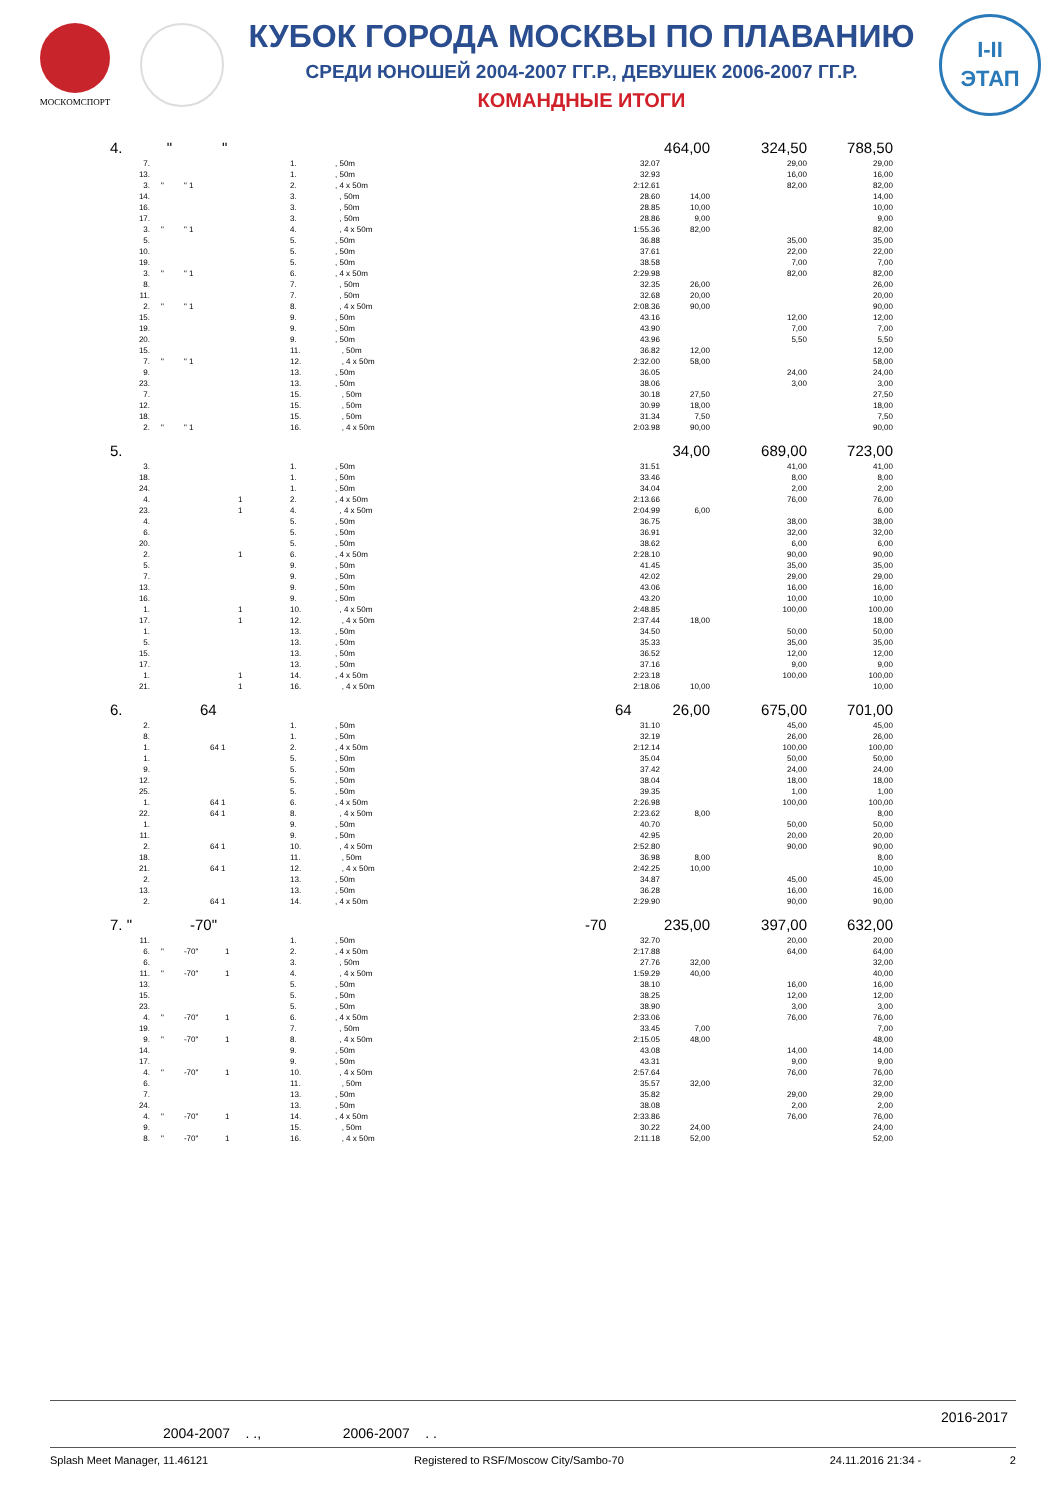МОСКОМСПОРТ
КУБОК ГОРОДА МОСКВЫ ПО ПЛАВАНИЮ
СРЕДИ ЮНОШЕЙ 2004-2007 ГГ.Р., ДЕВУШЕК 2006-2007 ГГ.Р.
КОМАНДНЫЕ ИТОГИ
I-II
ЭТАП
| 4. | " " | | | | 464,00 | 324,50 | 788,50 |
| 7. | | 1. | , 50m | 32.07 | | 29,00 | 29,00 |
| 13. | | 1. | , 50m | 32.93 | | 16,00 | 16,00 |
| 3. | " " 1 | 2. | , 4 x 50m | 2:12.61 | | 82,00 | 82,00 |
| 14. | | 3. | , 50m | 28.60 | 14,00 | | 14,00 |
| 16. | | 3. | , 50m | 28.85 | 10,00 | | 10,00 |
| 17. | | 3. | , 50m | 28.86 | 9,00 | | 9,00 |
| 3. | " " 1 | 4. | , 4 x 50m | 1:55.36 | 82,00 | | 82,00 |
| 5. | | 5. | , 50m | 36.88 | | 35,00 | 35,00 |
| 10. | | 5. | , 50m | 37.61 | | 22,00 | 22,00 |
| 19. | | 5. | , 50m | 38.58 | | 7,00 | 7,00 |
| 3. | " " 1 | 6. | , 4 x 50m | 2:29.98 | | 82,00 | 82,00 |
| 8. | | 7. | , 50m | 32.35 | 26,00 | | 26,00 |
| 11. | | 7. | , 50m | 32.68 | 20,00 | | 20,00 |
| 2. | " " 1 | 8. | , 4 x 50m | 2:08.36 | 90,00 | | 90,00 |
| 15. | | 9. | , 50m | 43.16 | | 12,00 | 12,00 |
| 19. | | 9. | , 50m | 43.90 | | 7,00 | 7,00 |
| 20. | | 9. | , 50m | 43.96 | | 5,50 | 5,50 |
| 15. | | 11. | , 50m | 36.82 | 12,00 | | 12,00 |
| 7. | " " 1 | 12. | , 4 x 50m | 2:32.00 | 58,00 | | 58,00 |
| 9. | | 13. | , 50m | 36.05 | | 24,00 | 24,00 |
| 23. | | 13. | , 50m | 38.06 | | 3,00 | 3,00 |
| 7. | | 15. | , 50m | 30.18 | 27,50 | | 27,50 |
| 12. | | 15. | , 50m | 30.99 | 18,00 | | 18,00 |
| 18. | | 15. | , 50m | 31.34 | 7,50 | | 7,50 |
| 2. | " " 1 | 16. | , 4 x 50m | 2:03.98 | 90,00 | | 90,00 |
| 5. | | | | | 34,00 | 689,00 | 723,00 |
| 3. | | 1. | , 50m | 31.51 | | 41,00 | 41,00 |
| 18. | | 1. | , 50m | 33.46 | | 8,00 | 8,00 |
| 24. | | 1. | , 50m | 34.04 | | 2,00 | 2,00 |
| 4. | 1 | 2. | , 4 x 50m | 2:13.66 | | 76,00 | 76,00 |
| 23. | 1 | 4. | , 4 x 50m | 2:04.99 | 6,00 | | 6,00 |
| 4. | | 5. | , 50m | 36.75 | | 38,00 | 38,00 |
| 6. | | 5. | , 50m | 36.91 | | 32,00 | 32,00 |
| 20. | | 5. | , 50m | 38.62 | | 6,00 | 6,00 |
| 2. | 1 | 6. | , 4 x 50m | 2:28.10 | | 90,00 | 90,00 |
| 5. | | 9. | , 50m | 41.45 | | 35,00 | 35,00 |
| 7. | | 9. | , 50m | 42.02 | | 29,00 | 29,00 |
| 13. | | 9. | , 50m | 43.06 | | 16,00 | 16,00 |
| 16. | | 9. | , 50m | 43.20 | | 10,00 | 10,00 |
| 1. | 1 | 10. | , 4 x 50m | 2:48.85 | | 100,00 | 100,00 |
| 17. | 1 | 12. | , 4 x 50m | 2:37.44 | 18,00 | | 18,00 |
| 1. | | 13. | , 50m | 34.50 | | 50,00 | 50,00 |
| 5. | | 13. | , 50m | 35.33 | | 35,00 | 35,00 |
| 15. | | 13. | , 50m | 36.52 | | 12,00 | 12,00 |
| 17. | | 13. | , 50m | 37.16 | | 9,00 | 9,00 |
| 1. | 1 | 14. | , 4 x 50m | 2:23.18 | | 100,00 | 100,00 |
| 21. | 1 | 16. | , 4 x 50m | 2:18.06 | 10,00 | | 10,00 |
| 6. | 64 | | | 64 | 26,00 | 675,00 | 701,00 |
| 2. | | 1. | , 50m | 31.10 | | 45,00 | 45,00 |
| 8. | | 1. | , 50m | 32.19 | | 26,00 | 26,00 |
| 1. | 64 1 | 2. | , 4 x 50m | 2:12.14 | | 100,00 | 100,00 |
| 1. | | 5. | , 50m | 35.04 | | 50,00 | 50,00 |
| 9. | | 5. | , 50m | 37.42 | | 24,00 | 24,00 |
| 12. | | 5. | , 50m | 38.04 | | 18,00 | 18,00 |
| 25. | | 5. | , 50m | 39.35 | | 1,00 | 1,00 |
| 1. | 64 1 | 6. | , 4 x 50m | 2:26.98 | | 100,00 | 100,00 |
| 22. | 64 1 | 8. | , 4 x 50m | 2:23.62 | 8,00 | | 8,00 |
| 1. | | 9. | , 50m | 40.70 | | 50,00 | 50,00 |
| 11. | | 9. | , 50m | 42.95 | | 20,00 | 20,00 |
| 2. | 64 1 | 10. | , 4 x 50m | 2:52.80 | | 90,00 | 90,00 |
| 18. | | 11. | , 50m | 36.98 | 8,00 | | 8,00 |
| 21. | 64 1 | 12. | , 4 x 50m | 2:42.25 | 10,00 | | 10,00 |
| 2. | | 13. | , 50m | 34.87 | | 45,00 | 45,00 |
| 13. | | 13. | , 50m | 36.28 | | 16,00 | 16,00 |
| 2. | 64 1 | 14. | , 4 x 50m | 2:29.90 | | 90,00 | 90,00 |
| 7. " | -70" | | | -70 | 235,00 | 397,00 | 632,00 |
| 11. | | 1. | , 50m | 32.70 | | 20,00 | 20,00 |
| 6. | " -70" 1 | 2. | , 4 x 50m | 2:17.88 | | 64,00 | 64,00 |
| 6. | | 3. | , 50m | 27.76 | 32,00 | | 32,00 |
| 11. | " -70" 1 | 4. | , 4 x 50m | 1:59.29 | 40,00 | | 40,00 |
| 13. | | 5. | , 50m | 38.10 | | 16,00 | 16,00 |
| 15. | | 5. | , 50m | 38.25 | | 12,00 | 12,00 |
| 23. | | 5. | , 50m | 38.90 | | 3,00 | 3,00 |
| 4. | " -70" 1 | 6. | , 4 x 50m | 2:33.06 | | 76,00 | 76,00 |
| 19. | | 7. | , 50m | 33.45 | 7,00 | | 7,00 |
| 9. | " -70" 1 | 8. | , 4 x 50m | 2:15.05 | 48,00 | | 48,00 |
| 14. | | 9. | , 50m | 43.08 | | 14,00 | 14,00 |
| 17. | | 9. | , 50m | 43.31 | | 9,00 | 9,00 |
| 4. | " -70" 1 | 10. | , 4 x 50m | 2:57.64 | | 76,00 | 76,00 |
| 6. | | 11. | , 50m | 35.57 | 32,00 | | 32,00 |
| 7. | | 13. | , 50m | 35.82 | | 29,00 | 29,00 |
| 24. | | 13. | , 50m | 38.08 | | 2,00 | 2,00 |
| 4. | " -70" 1 | 14. | , 4 x 50m | 2:33.86 | | 76,00 | 76,00 |
| 9. | | 15. | , 50m | 30.22 | 24,00 | | 24,00 |
| 8. | " -70" 1 | 16. | , 4 x 50m | 2:11.18 | 52,00 | | 52,00 |
2016-2017
2004-2007 . ., 2006-2007 . .
Splash Meet Manager, 11.46121 Registered to RSF/Moscow City/Sambo-70 24.11.2016 21:34 - 2